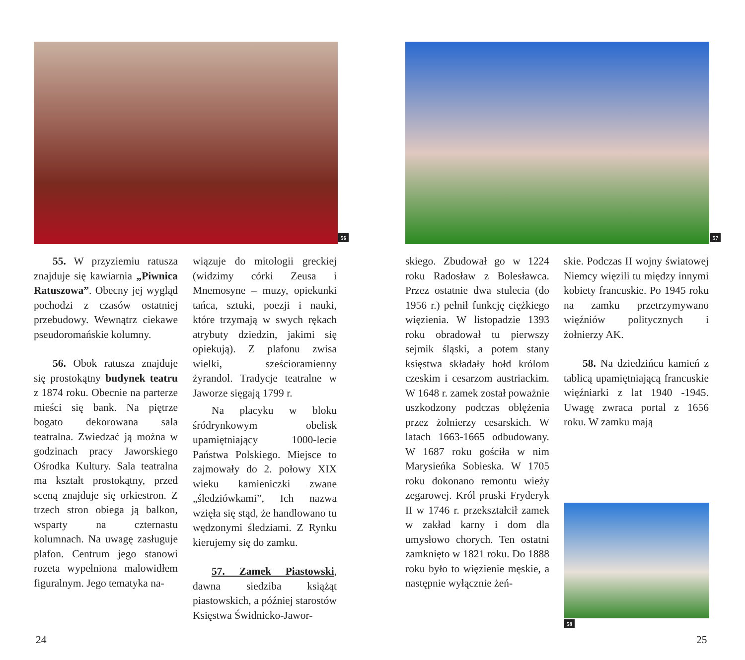56
55. W przyziemiu ratusza znajduje się kawiarnia „Piwnica Ratuszowa”. Obecny jej wygląd pochodzi z czasów ostatniej przebudowy. Wewnątrz ciekawe pseudoromańskie kolumny.
56. Obok ratusza znajduje się prostokątny budynek teatru z 1874 roku. Obecnie na parterze mieści się bank. Na piętrze bogato dekorowana sala teatralna. Zwiedzać ją można w godzinach pracy Jaworskiego Ośrodka Kultury. Sala teatralna ma kształt prostokątny, przed sceną znajduje się orkiestron. Z trzech stron obiega ją balkon, wsparty na czternastu kolumnach. Na uwagę zasługuje plafon. Centrum jego stanowi rozeta wypełniona malowidłem figuralnym. Jego tematyka na-
wiązuje do mitologii greckiej (widzimy córki Zeusa i Mnemosyne – muzy, opiekunki tańca, sztuki, poezji i nauki, które trzymają w swych rękach atrybuty dziedzin, jakimi się opiekują). Z plafonu zwisa wielki, sześcioramienny żyrandol. Tradycje teatralne w Jaworze sięgają 1799 r.
Na placyku w bloku śródrynkowym obelisk upamiętniający 1000-lecie Państwa Polskiego. Miejsce to zajmowały do 2. połowy XIX wieku kamieniczki zwane „śledziówkami”, Ich nazwa wzięła się stąd, że handlowano tu wędzonymi śledziami. Z Rynku kierujemy się do zamku.
57. Zamek Piastowski, dawna siedziba książąt piastowskich, a później starostów Księstwa Świdnicko-Jawor-
24
57
skiego. Zbudował go w 1224 roku Radosław z Bolesławca. Przez ostatnie dwa stulecia (do 1956 r.) pełnił funkcję ciężkiego więzienia. W listopadzie 1393 roku obradował tu pierwszy sejmik śląski, a potem stany księstwa składały hołd królom czeskim i cesarzom austriackim. W 1648 r. zamek został poważnie uszkodzony podczas oblężenia przez żołnierzy cesarskich. W latach 1663-1665 odbudowany. W 1687 roku gościła w nim Marysieńka Sobieska. W 1705 roku dokonano remontu wieży zegarowej. Król pruski Fryderyk II w 1746 r. przekształcił zamek w zakład karny i dom dla umysłowo chorych. Ten ostatni zamknięto w 1821 roku. Do 1888 roku było to więzienie męskie, a następnie wyłącznie żeń-
skie. Podczas II wojny światowej Niemcy więzili tu między innymi kobiety francuskie. Po 1945 roku na zamku przetrzymywano więźniów politycznych i żołnierzy AK.
58. Na dziedzińcu kamień z tablicą upamiętniającą francuskie więźniarki z lat 1940 -1945. Uwagę zwraca portal z 1656 roku. W zamku mają
58
25